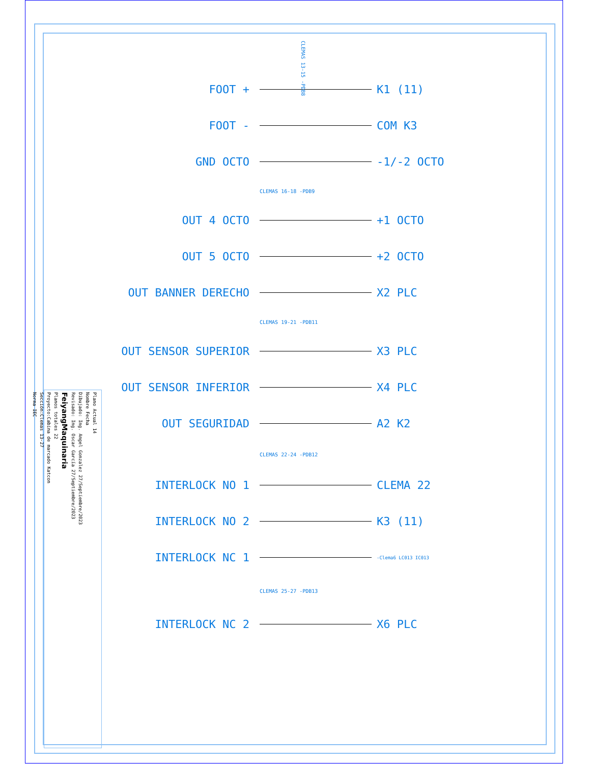FOOT + K1 (11)
FOOT - COM K3
GND OCTO -1/-2 OCTO
CLEMAS 16-18 -PDB9
OUT 4 OCTO +1 OCTO
OUT 5 OCTO +2 OCTO
OUT BANNER DERECHO X2 PLC
CLEMAS 19-21 -PDB11
OUT SENSOR SUPERIOR X3 PLC
OUT SENSOR INFERIOR X4 PLC
OUT SEGURIDAD A2 K2
CLEMAS 22-24 -PDB12
INTERLOCK NO 1 CLEMA 22
INTERLOCK NO 2 K3 (11)
INTERLOCK NC 1 -Clema6 LC013 IC013
CLEMAS 25-27 -PDB13
INTERLOCK NC 2 X6 PLC
CLEMAS 13-15 -PDB8
Plano Actual 14
Nombre Fecha
Dibujado: Ing. Angel Gonzalez 27/Septiembre/2023
Revisado: Ing. Oscar García 27/Septiembre/2023
FeiyangMaquinaria
Planos totales 22
Proyecto:Cabina de marcado Katcon
Sección:Clemas 13-27
Norma IEC